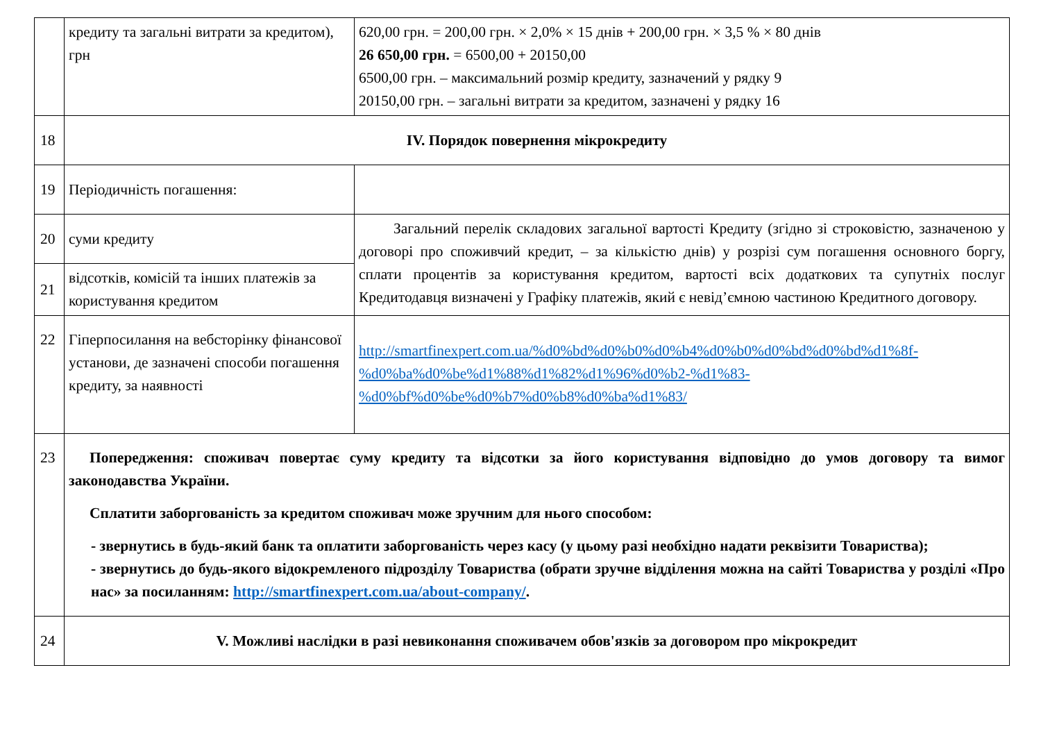| | кредиту та загальні витрати за кредитом), грн | 620,00 грн. = 200,00 грн. × 2,0% × 15 днів + 200,00 грн. × 3,5 % × 80 днів 26 650,00 грн. = 6500,00 + 20150,00 6500,00 грн. – максимальний розмір кредиту, зазначений у рядку 9 20150,00 грн. – загальні витрати за кредитом, зазначені у рядку 16 |
| 18 | IV. Порядок повернення мікрокредиту | |
| 19 | Періодичність погашення: | |
| 20 | суми кредиту | Загальний перелік складових загальної вартості Кредиту (згідно зі строковістю, зазначеною у договорі про споживчий кредит, – за кількістю днів) у розрізі сум погашення основного боргу, сплати процентів за користування кредитом, вартості всіх додаткових та супутніх послуг Кредитодавця визначені у Графіку платежів, який є невід’ємною частиною Кредитного договору. |
| 21 | відсотків, комісій та інших платежів за користування кредитом | |
| 22 | Гіперпосилання на вебсторінку фінансової установи, де зазначені способи погашення кредиту, за наявності | http://smartfinexpert.com.ua/%d0%bd%d0%b0%d0%b4%d0%b0%d0%bd%d0%bd%d1%8f-%d0%ba%d0%be%d1%88%d1%82%d1%96%d0%b2-%d1%83-%d0%bf%d0%be%d0%b7%d0%b8%d0%ba%d1%83/ |
| 23 | Попередження: споживач повертає суму кредиту та відсотки за його користування відповідно до умов договору та вимог законодавства України. Сплатити заборгованість за кредитом споживач може зручним для нього способом: - звернутись в будь-який банк та оплатити заборгованість через касу (у цьому разі необхідно надати реквізити Товариства); - звернутись до будь-якого відокремленого підрозділу Товариства (обрати зручне відділення можна на сайті Товариства у розділі «Про нас» за посиланням: http://smartfinexpert.com.ua/about-company/ . | |
| 24 | V. Можливі наслідки в разі невиконання споживачем обов'язків за договором про мікрокредит | |